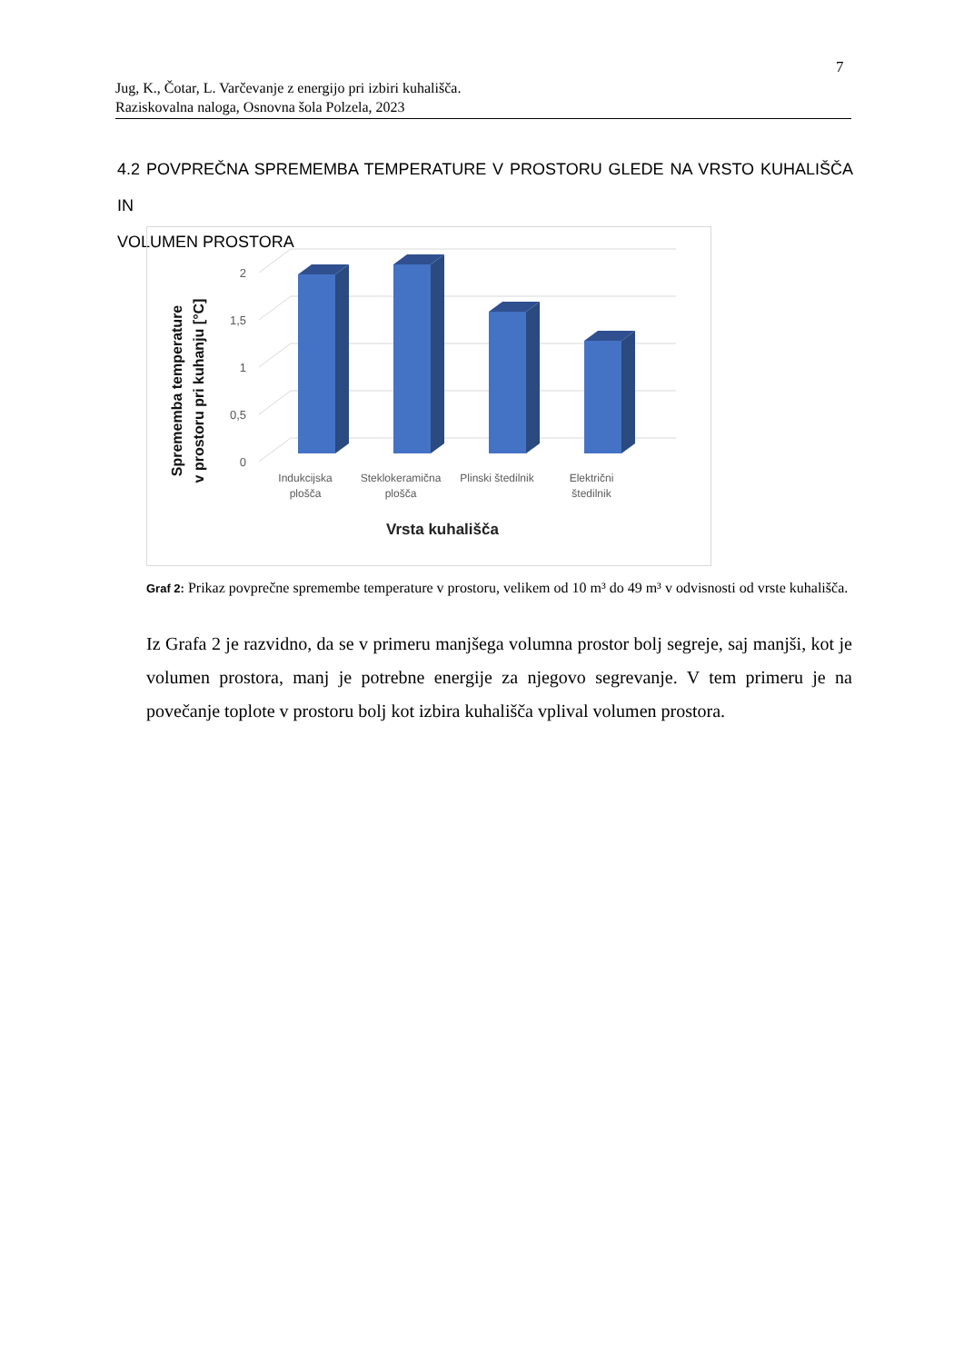7
Jug, K., Čotar, L. Varčevanje z energijo pri izbiri kuhališča.
Raziskovalna naloga, Osnovna šola Polzela, 2023
4.2 POVPREČNA SPREMEMBA TEMPERATURE V PROSTORU GLEDE NA VRSTO KUHALIŠČA IN
VOLUMEN PROSTORA
0
0,5
1
1,5
2
Indukcijska
plošča
Steklokeramična
plošča
Plinski štedilnik
Električni
štedilnik
Vrsta kuhališča
Sprememba temperature
v prostoru pri kuhanju [°C]
Graf 2: Prikaz povprečne spremembe temperature v prostoru, velikem od 10 m³ do 49 m³ v odvisnosti od vrste kuhališča.
Iz Grafa 2 je razvidno, da se v primeru manjšega volumna prostor bolj segreje, saj manjši, kot je volumen prostora, manj je potrebne energije za njegovo segrevanje. V tem primeru je na povečanje toplote v prostoru bolj kot izbira kuhališča vplival volumen prostora.